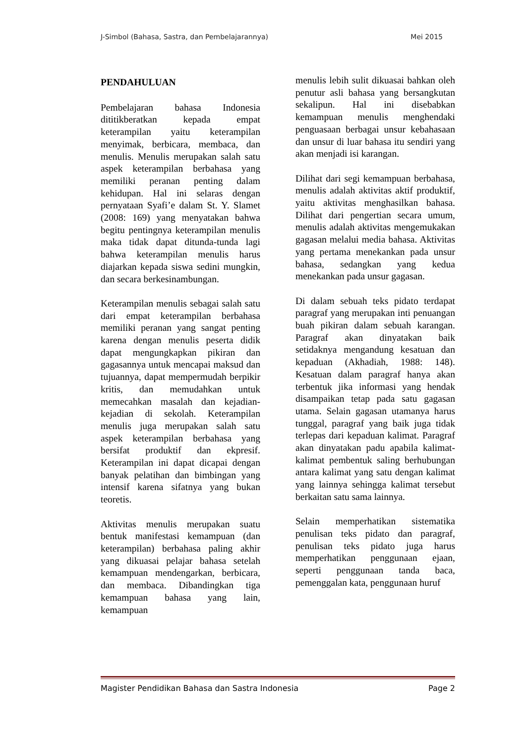J-Simbol (Bahasa, Sastra, dan Pembelajarannya) Mei 2015
PENDAHULUAN
Pembelajaran bahasa Indonesia dititikberatkan kepada empat keterampilan yaitu keterampilan menyimak, berbicara, membaca, dan menulis. Menulis merupakan salah satu aspek keterampilan berbahasa yang memiliki peranan penting dalam kehidupan. Hal ini selaras dengan pernyataan Syafi’e dalam St. Y. Slamet (2008: 169) yang menyatakan bahwa begitu pentingnya keterampilan menulis maka tidak dapat ditunda-tunda lagi bahwa keterampilan menulis harus diajarkan kepada siswa sedini mungkin, dan secara berkesinambungan.
Keterampilan menulis sebagai salah satu dari empat keterampilan berbahasa memiliki peranan yang sangat penting karena dengan menulis peserta didik dapat mengungkapkan pikiran dan gagasannya untuk mencapai maksud dan tujuannya, dapat mempermudah berpikir kritis, dan memudahkan untuk memecahkan masalah dan kejadian-kejadian di sekolah. Keterampilan menulis juga merupakan salah satu aspek keterampilan berbahasa yang bersifat produktif dan ekpresif. Keterampilan ini dapat dicapai dengan banyak pelatihan dan bimbingan yang intensif karena sifatnya yang bukan teoretis.
Aktivitas menulis merupakan suatu bentuk manifestasi kemampuan (dan keterampilan) berbahasa paling akhir yang dikuasai pelajar bahasa setelah kemampuan mendengarkan, berbicara, dan membaca. Dibandingkan tiga kemampuan bahasa yang lain, kemampuan
menulis lebih sulit dikuasai bahkan oleh penutur asli bahasa yang bersangkutan sekalipun. Hal ini disebabkan kemampuan menulis menghendaki penguasaan berbagai unsur kebahasaan dan unsur di luar bahasa itu sendiri yang akan menjadi isi karangan.
Dilihat dari segi kemampuan berbahasa, menulis adalah aktivitas aktif produktif, yaitu aktivitas menghasilkan bahasa. Dilihat dari pengertian secara umum, menulis adalah aktivitas mengemukakan gagasan melalui media bahasa. Aktivitas yang pertama menekankan pada unsur bahasa, sedangkan yang kedua menekankan pada unsur gagasan.
Di dalam sebuah teks pidato terdapat paragraf yang merupakan inti penuangan buah pikiran dalam sebuah karangan. Paragraf akan dinyatakan baik setidaknya mengandung kesatuan dan kepaduan (Akhadiah, 1988: 148). Kesatuan dalam paragraf hanya akan terbentuk jika informasi yang hendak disampaikan tetap pada satu gagasan utama. Selain gagasan utamanya harus tunggal, paragraf yang baik juga tidak terlepas dari kepaduan kalimat. Paragraf akan dinyatakan padu apabila kalimat-kalimat pembentuk saling berhubungan antara kalimat yang satu dengan kalimat yang lainnya sehingga kalimat tersebut berkaitan satu sama lainnya.
Selain memperhatikan sistematika penulisan teks pidato dan paragraf, penulisan teks pidato juga harus memperhatikan penggunaan ejaan, seperti penggunaan tanda baca, pemenggalan kata, penggunaan huruf
Magister Pendidikan Bahasa dan Sastra Indonesia Page 2